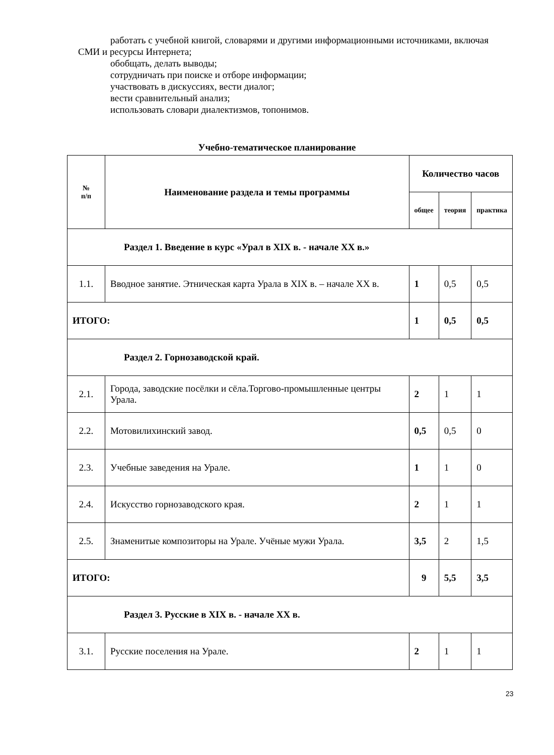работать с учебной книгой, словарями и другими информационными источниками, включая СМИ и ресурсы Интернета;
обобщать, делать выводы;
сотрудничать при поиске и отборе информации;
участвовать в дискуссиях, вести диалог;
вести сравнительный анализ;
использовать словари диалектизмов, топонимов.
Учебно-тематическое планирование
| № п/п | Наименование раздела и темы программы | Количество часов | | |
| --- | --- | --- | --- | --- |
| | | общее | теория | практика |
| Раздел 1. Введение в курс «Урал в XIX в. - начале XX в.» | | | | |
| 1.1. | Вводное занятие. Этническая карта Урала в XIX в. – начале XX в. | 1 | 0,5 | 0,5 |
| ИТОГО: | | 1 | 0,5 | 0,5 |
| Раздел 2. Горнозаводской край. | | | | |
| 2.1. | Города, заводские посёлки и сёла.Торгово-промышленные центры Урала. | 2 | 1 | 1 |
| 2.2. | Мотовилихинский завод. | 0,5 | 0,5 | 0 |
| 2.3. | Учебные заведения на Урале. | 1 | 1 | 0 |
| 2.4. | Искусство горнозаводского края. | 2 | 1 | 1 |
| 2.5. | Знаменитые композиторы на Урале. Учёные мужи Урала. | 3,5 | 2 | 1,5 |
| ИТОГО: | | 9 | 5,5 | 3,5 |
| Раздел 3. Русские в XIX в. - начале XX в. | | | | |
| 3.1. | Русские поселения на Урале. | 2 | 1 | 1 |
23